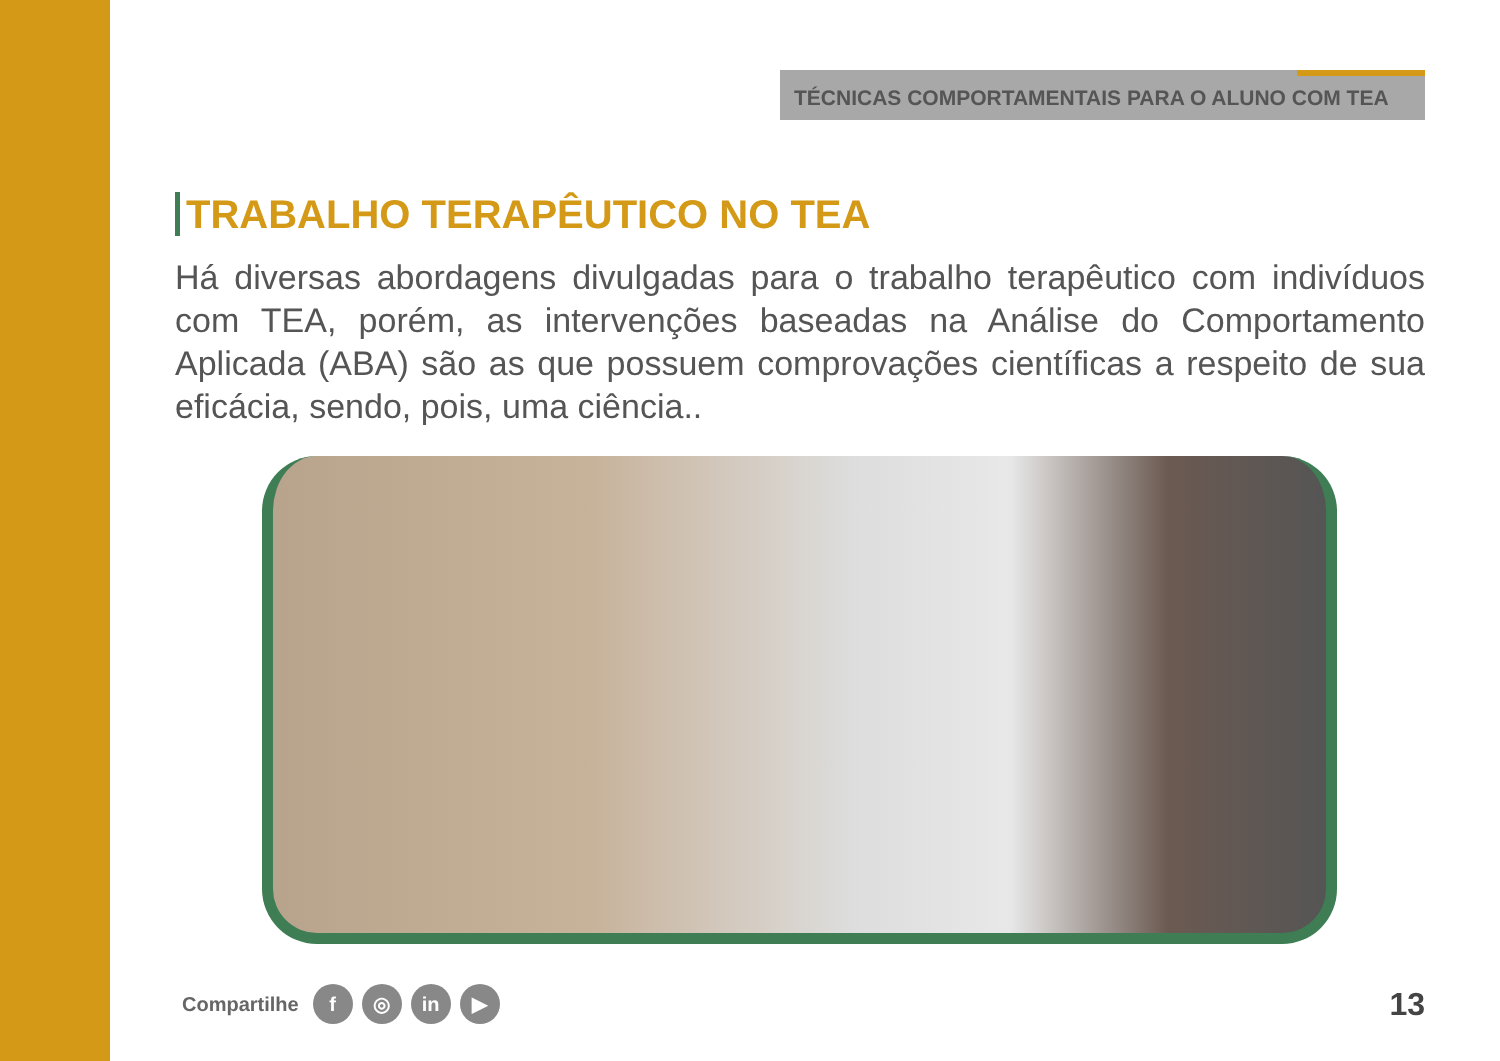TÉCNICAS COMPORTAMENTAIS PARA O ALUNO COM TEA
TRABALHO TERAPÊUTICO NO TEA
Há diversas abordagens divulgadas para o trabalho terapêutico com indivíduos com TEA, porém, as intervenções baseadas na Análise do Comportamento Aplicada (ABA) são as que possuem comprovações científicas a respeito de sua eficácia, sendo, pois, uma ciência..
Compartilhe f ◎ in ▶ 13